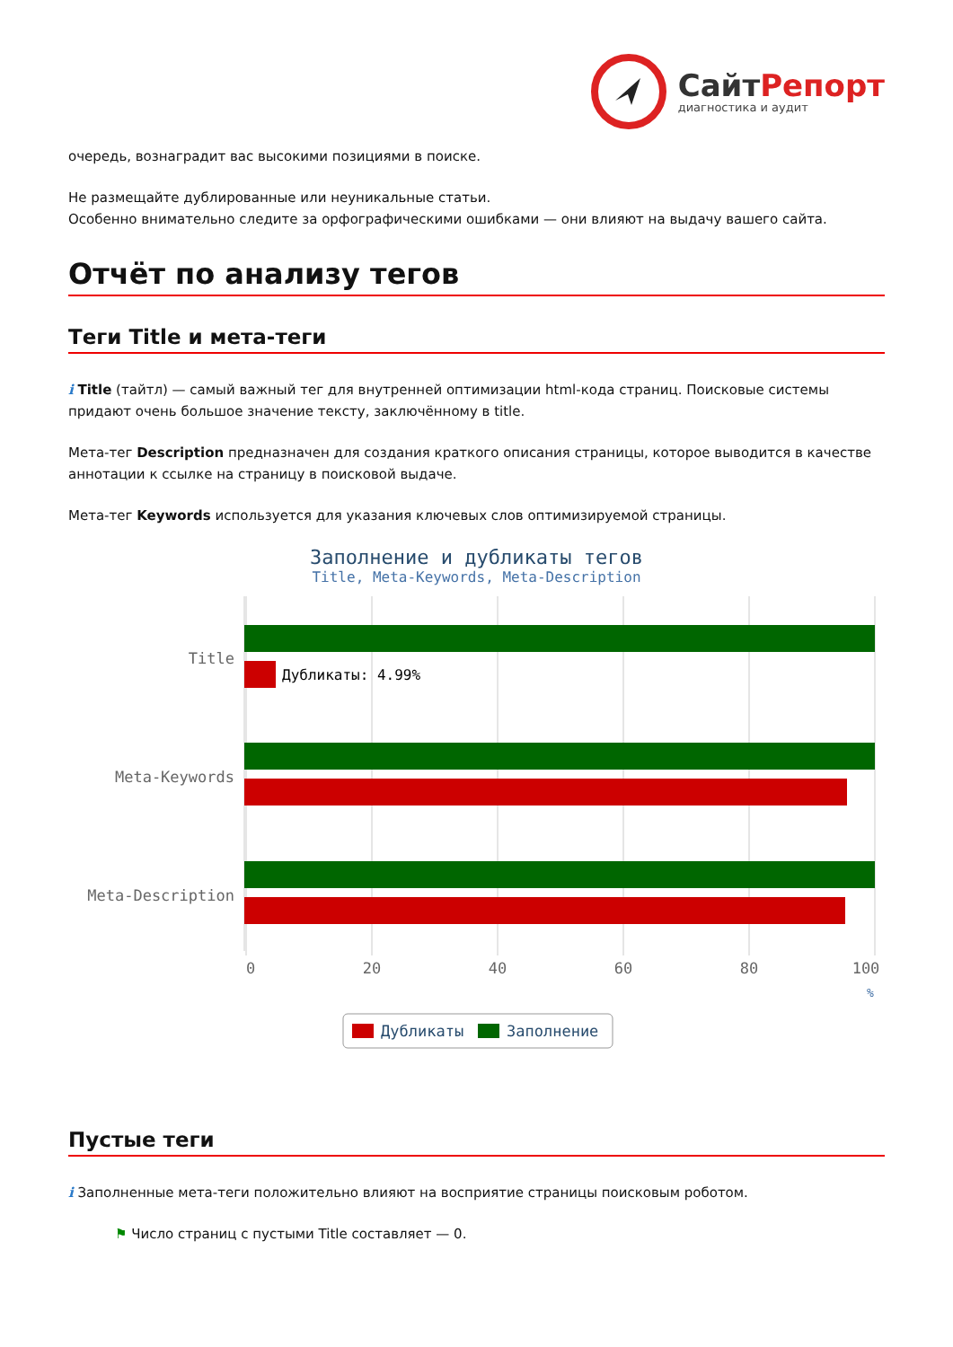СайтРепорт
диагностика и аудит
очередь, вознаградит вас высокими позициями в поиске.
Не размещайте дублированные или неуникальные статьи.
Особенно внимательно следите за орфографическими ошибками — они влияют на выдачу вашего сайта.
Отчёт по анализу тегов
Теги Title и мета-теги
i Title (тайтл) — самый важный тег для внутренней оптимизации html-кода страниц. Поисковые системы придают очень большое значение тексту, заключённому в title.
Мета-тег Description предназначен для создания краткого описания страницы, которое выводится в качестве аннотации к ссылке на страницу в поисковой выдаче.
Мета-тег Keywords используется для указания ключевых слов оптимизируемой страницы.
Заполнение и дубликаты тегов
Title, Meta-Keywords, Meta-Description
Title
Meta-Keywords
Meta-Description
Дубликаты: 4.99%
0
20
40
60
80
100
%
Дубликаты
Заполнение
Пустые теги
i Заполненные мета-теги положительно влияют на восприятие страницы поисковым роботом.
⚑ Число страниц с пустыми Title составляет — 0.